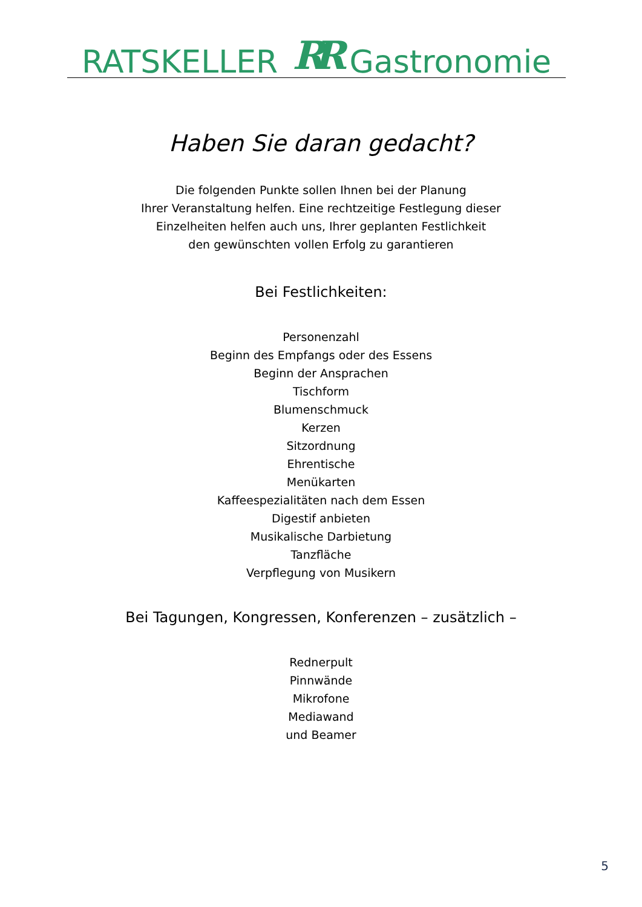RATSKELLER RR Gastronomie
Haben Sie daran gedacht?
Die folgenden Punkte sollen Ihnen bei der Planung
Ihrer Veranstaltung helfen. Eine rechtzeitige Festlegung dieser
Einzelheiten helfen auch uns, Ihrer geplanten Festlichkeit
den gewünschten vollen Erfolg zu garantieren
Bei Festlichkeiten:
Personenzahl
Beginn des Empfangs oder des Essens
Beginn der Ansprachen
Tischform
Blumenschmuck
Kerzen
Sitzordnung
Ehrentische
Menükarten
Kaffeespezialitäten nach dem Essen
Digestif anbieten
Musikalische Darbietung
Tanzfläche
Verpflegung von Musikern
Bei Tagungen, Kongressen, Konferenzen – zusätzlich –
Rednerpult
Pinnwände
Mikrofone
Mediawand
und Beamer
5